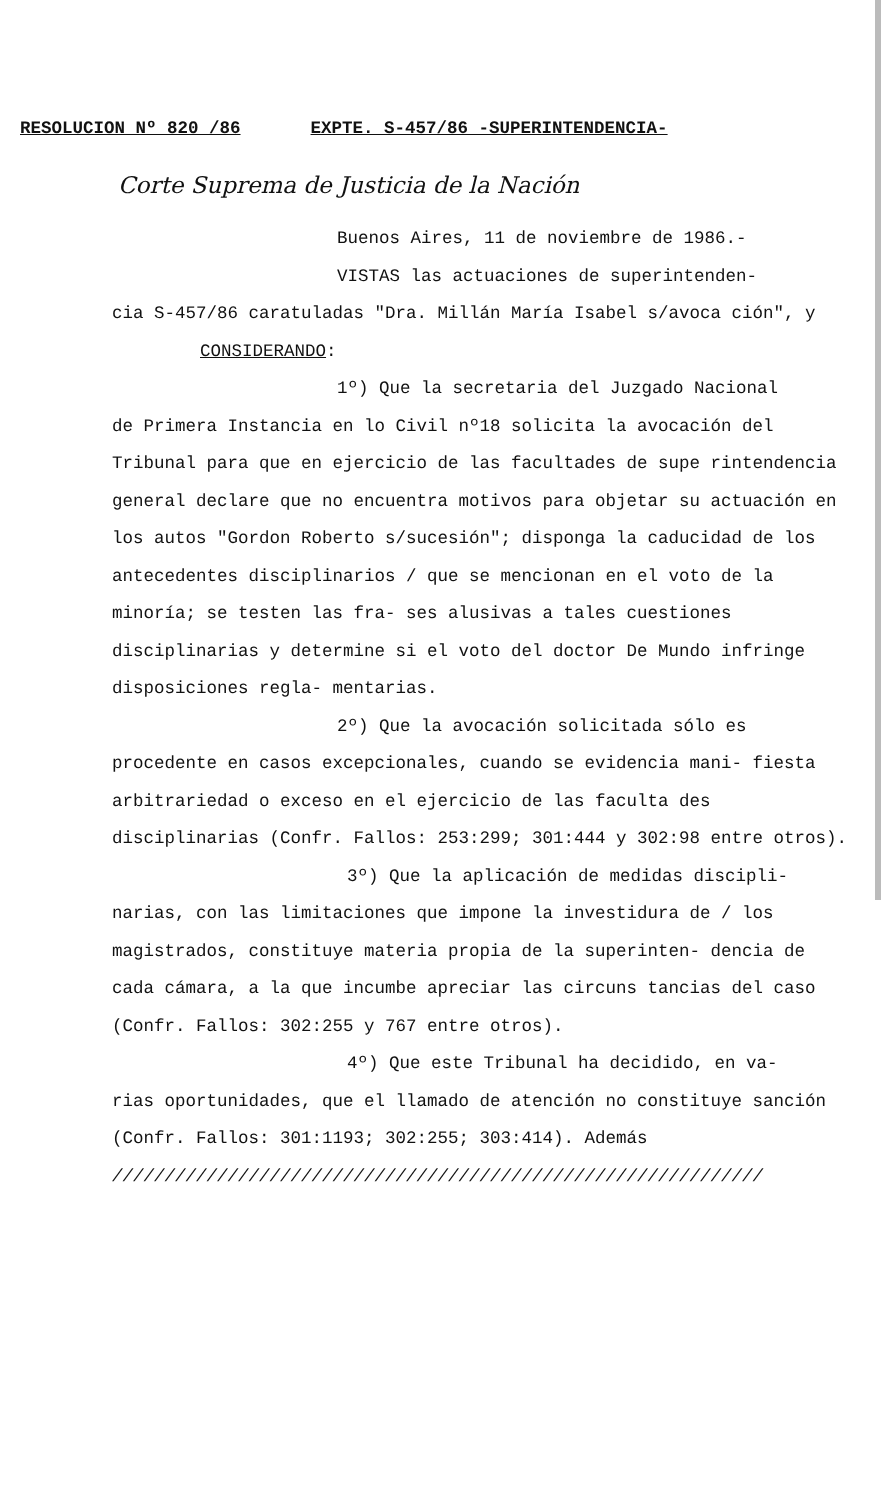RESOLUCION Nº 820 /86 EXPTE. S-457/86 -SUPERINTENDENCIA-
Corte Suprema de Justicia de la Nación
Buenos Aires, 11 de noviembre de 1986.-
VISTAS las actuaciones de superintenden-
cia S-457/86 caratuladas "Dra. Millán María Isabel s/avoca ción", y
CONSIDERANDO:
1º) Que la secretaria del Juzgado Nacional
de Primera Instancia en lo Civil nº18 solicita la avocación del Tribunal para que en ejercicio de las facultades de supe rintendencia general declare que no encuentra motivos para objetar su actuación en los autos "Gordon Roberto s/sucesión"; disponga la caducidad de los antecedentes disciplinarios / que se mencionan en el voto de la minoría; se testen las fra- ses alusivas a tales cuestiones disciplinarias y determine si el voto del doctor De Mundo infringe disposiciones regla- mentarias.
2º) Que la avocación solicitada sólo es
procedente en casos excepcionales, cuando se evidencia mani- fiesta arbitrariedad o exceso en el ejercicio de las faculta des disciplinarias (Confr. Fallos: 253:299; 301:444 y 302:98 entre otros).
3º) Que la aplicación de medidas discipli-
narias, con las limitaciones que impone la investidura de / los magistrados, constituye materia propia de la superinten- dencia de cada cámara, a la que incumbe apreciar las circuns tancias del caso (Confr. Fallos: 302:255 y 767 entre otros).
4º) Que este Tribunal ha decidido, en va-
rias oportunidades, que el llamado de atención no constituye sanción (Confr. Fallos: 301:1193; 302:255; 303:414). Además
//////////////////////////////////////////////////////////////